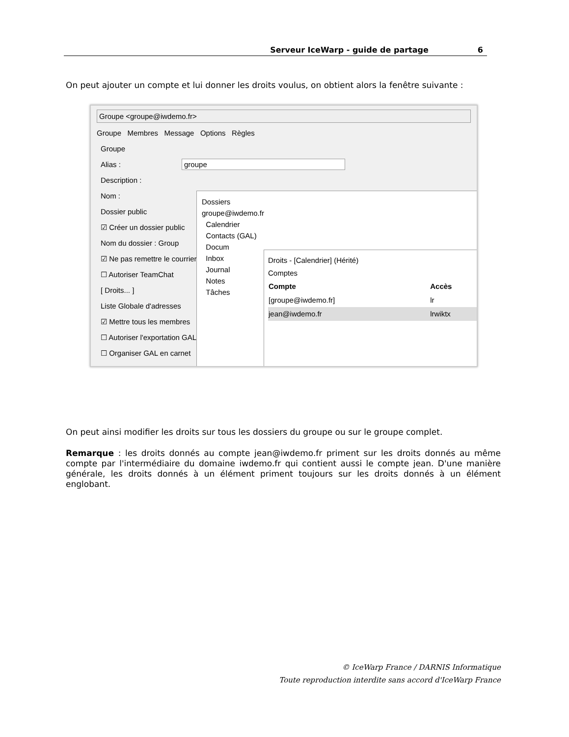Serveur IceWarp - guide de partage 6
On peut ajouter un compte et lui donner les droits voulus, on obtient alors la fenêtre suivante :
Groupe <groupe@iwdemo.fr>
Groupe Membres Message Options Règles
Groupe
Alias : groupe
Description :
Nom :
Dossier public
☑ Créer un dossier public
Nom du dossier : Group
☑ Ne pas remettre le courrier
☐ Autoriser TeamChat
[ Droits... ]
Liste Globale d'adresses
☑ Mettre tous les membres
☐ Autoriser l'exportation GAL
☐ Organiser GAL en carnet
Dossiers
groupe@iwdemo.fr
Calendrier
Contacts (GAL)
Docum
Inbox
Journal
Notes
Tâches
Droits - [Calendrier] (Hérité)
Comptes
| Compte | Accès |
| --- | --- |
| [groupe@iwdemo.fr] | lr |
| jean@iwdemo.fr | lrwiktx |
On peut ainsi modifier les droits sur tous les dossiers du groupe ou sur le groupe complet.
Remarque : les droits donnés au compte jean@iwdemo.fr priment sur les droits donnés au même compte par l'intermédiaire du domaine iwdemo.fr qui contient aussi le compte jean. D'une manière générale, les droits donnés à un élément priment toujours sur les droits donnés à un élément englobant.
© IceWarp France / DARNIS Informatique
Toute reproduction interdite sans accord d'IceWarp France